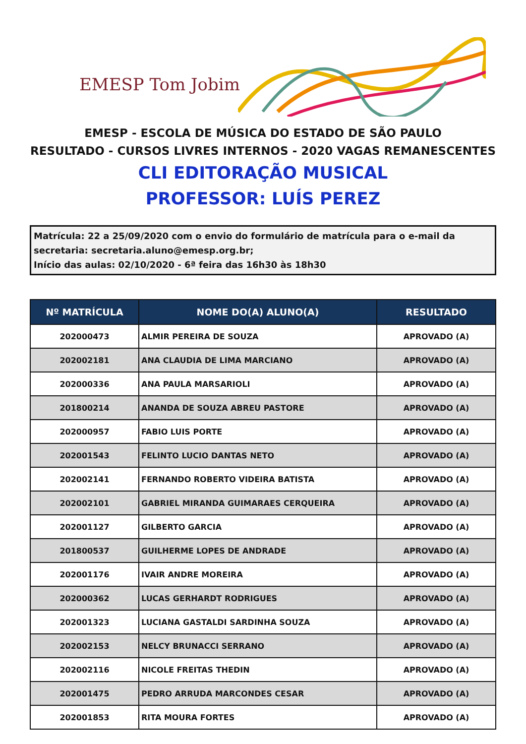EMESP Tom Jobim
EMESP - ESCOLA DE MÚSICA DO ESTADO DE SÃO PAULO
RESULTADO - CURSOS LIVRES INTERNOS - 2020 VAGAS REMANESCENTES
CLI EDITORAÇÃO MUSICAL
PROFESSOR: LUÍS PEREZ
Matrícula: 22 a 25/09/2020 com o envio do formulário de matrícula para o e-mail da secretaria: secretaria.aluno@emesp.org.br;
Início das aulas: 02/10/2020 - 6ª feira das 16h30 às 18h30
| Nº MATRÍCULA | NOME DO(A) ALUNO(A) | RESULTADO |
| --- | --- | --- |
| 202000473 | ALMIR PEREIRA DE SOUZA | APROVADO (A) |
| 202002181 | ANA CLAUDIA DE LIMA MARCIANO | APROVADO (A) |
| 202000336 | ANA PAULA MARSARIOLI | APROVADO (A) |
| 201800214 | ANANDA DE SOUZA ABREU PASTORE | APROVADO (A) |
| 202000957 | FABIO LUIS PORTE | APROVADO (A) |
| 202001543 | FELINTO LUCIO DANTAS NETO | APROVADO (A) |
| 202002141 | FERNANDO ROBERTO VIDEIRA BATISTA | APROVADO (A) |
| 202002101 | GABRIEL MIRANDA GUIMARAES CERQUEIRA | APROVADO (A) |
| 202001127 | GILBERTO GARCIA | APROVADO (A) |
| 201800537 | GUILHERME LOPES DE ANDRADE | APROVADO (A) |
| 202001176 | IVAIR ANDRE MOREIRA | APROVADO (A) |
| 202000362 | LUCAS GERHARDT RODRIGUES | APROVADO (A) |
| 202001323 | LUCIANA GASTALDI SARDINHA SOUZA | APROVADO (A) |
| 202002153 | NELCY BRUNACCI SERRANO | APROVADO (A) |
| 202002116 | NICOLE FREITAS THEDIN | APROVADO (A) |
| 202001475 | PEDRO ARRUDA MARCONDES CESAR | APROVADO (A) |
| 202001853 | RITA MOURA FORTES | APROVADO (A) |